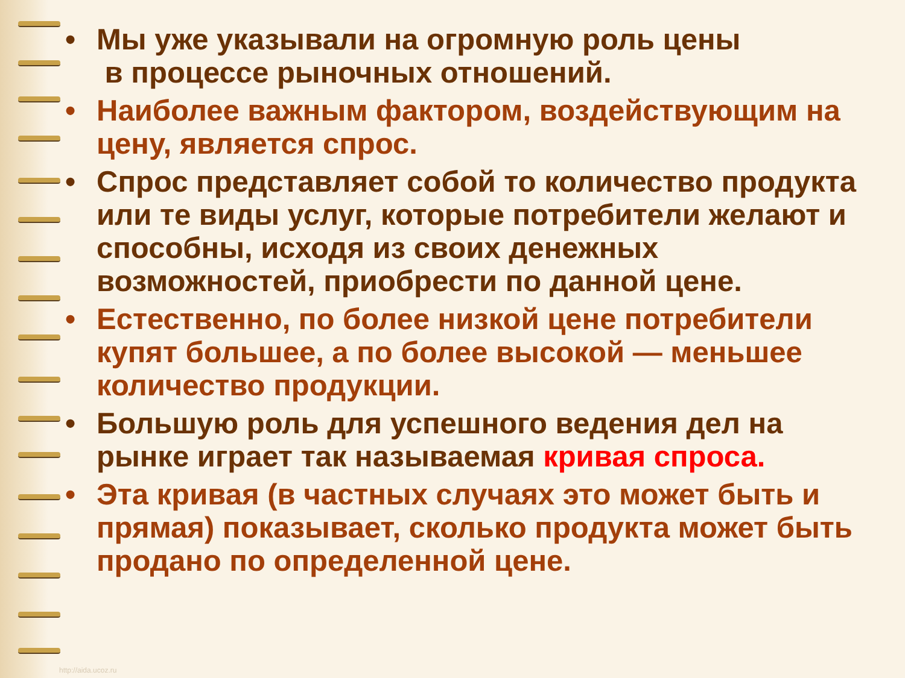• Мы уже указывали на огромную роль цены
в процессе рыночных отношений.
• Наиболее важным фактором, воздействующим на цену, является спрос.
• Спрос представляет собой то количество продукта или те виды услуг, которые потребители желают и способны, исходя из своих денежных возможностей, приобрести по данной цене.
• Естественно, по более низкой цене потребители купят большее, а по более высокой — меньшее количество продукции.
• Большую роль для успешного ведения дел на рынке играет так называемая кривая спроса.
• Эта кривая (в частных случаях это может быть и прямая) показывает, сколько продукта может быть продано по определенной цене.
http://aida.ucoz.ru